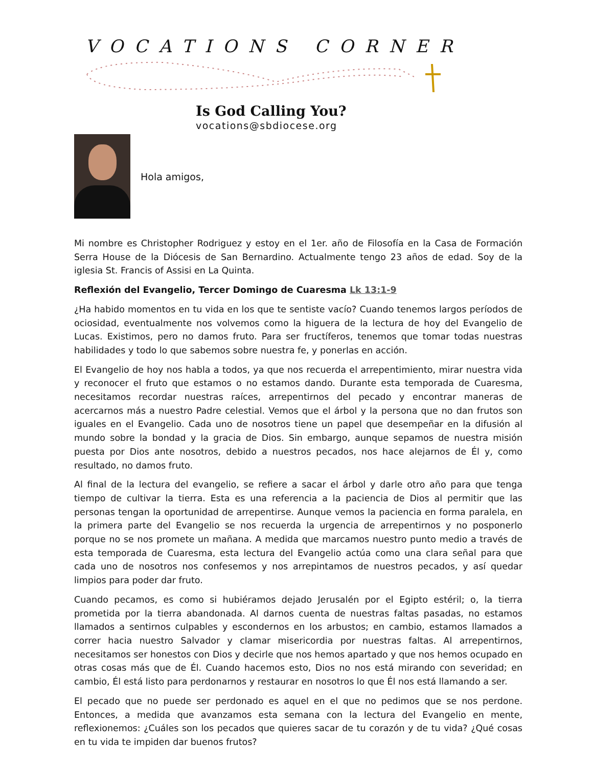VOCATIONS CORNER
Is God Calling You?
vocations@sbdiocese.org
Hola amigos,
Mi nombre es Christopher Rodriguez y estoy en el 1er. año de Filosofía en la Casa de Formación Serra House de la Diócesis de San Bernardino. Actualmente tengo 23 años de edad. Soy de la iglesia St. Francis of Assisi en La Quinta.
Reflexión del Evangelio, Tercer Domingo de Cuaresma Lk 13:1-9
¿Ha habido momentos en tu vida en los que te sentiste vacío? Cuando tenemos largos períodos de ociosidad, eventualmente nos volvemos como la higuera de la lectura de hoy del Evangelio de Lucas. Existimos, pero no damos fruto. Para ser fructíferos, tenemos que tomar todas nuestras habilidades y todo lo que sabemos sobre nuestra fe, y ponerlas en acción.
El Evangelio de hoy nos habla a todos, ya que nos recuerda el arrepentimiento, mirar nuestra vida y reconocer el fruto que estamos o no estamos dando. Durante esta temporada de Cuaresma, necesitamos recordar nuestras raíces, arrepentirnos del pecado y encontrar maneras de acercarnos más a nuestro Padre celestial. Vemos que el árbol y la persona que no dan frutos son iguales en el Evangelio. Cada uno de nosotros tiene un papel que desempeñar en la difusión al mundo sobre la bondad y la gracia de Dios. Sin embargo, aunque sepamos de nuestra misión puesta por Dios ante nosotros, debido a nuestros pecados, nos hace alejarnos de Él y, como resultado, no damos fruto.
Al final de la lectura del evangelio, se refiere a sacar el árbol y darle otro año para que tenga tiempo de cultivar la tierra. Esta es una referencia a la paciencia de Dios al permitir que las personas tengan la oportunidad de arrepentirse. Aunque vemos la paciencia en forma paralela, en la primera parte del Evangelio se nos recuerda la urgencia de arrepentirnos y no posponerlo porque no se nos promete un mañana. A medida que marcamos nuestro punto medio a través de esta temporada de Cuaresma, esta lectura del Evangelio actúa como una clara señal para que cada uno de nosotros nos confesemos y nos arrepintamos de nuestros pecados, y así quedar limpios para poder dar fruto.
Cuando pecamos, es como si hubiéramos dejado Jerusalén por el Egipto estéril; o, la tierra prometida por la tierra abandonada. Al darnos cuenta de nuestras faltas pasadas, no estamos llamados a sentirnos culpables y escondernos en los arbustos; en cambio, estamos llamados a correr hacia nuestro Salvador y clamar misericordia por nuestras faltas. Al arrepentirnos, necesitamos ser honestos con Dios y decirle que nos hemos apartado y que nos hemos ocupado en otras cosas más que de Él. Cuando hacemos esto, Dios no nos está mirando con severidad; en cambio, Él está listo para perdonarnos y restaurar en nosotros lo que Él nos está llamando a ser.
El pecado que no puede ser perdonado es aquel en el que no pedimos que se nos perdone. Entonces, a medida que avanzamos esta semana con la lectura del Evangelio en mente, reflexionemos: ¿Cuáles son los pecados que quieres sacar de tu corazón y de tu vida? ¿Qué cosas en tu vida te impiden dar buenos frutos?